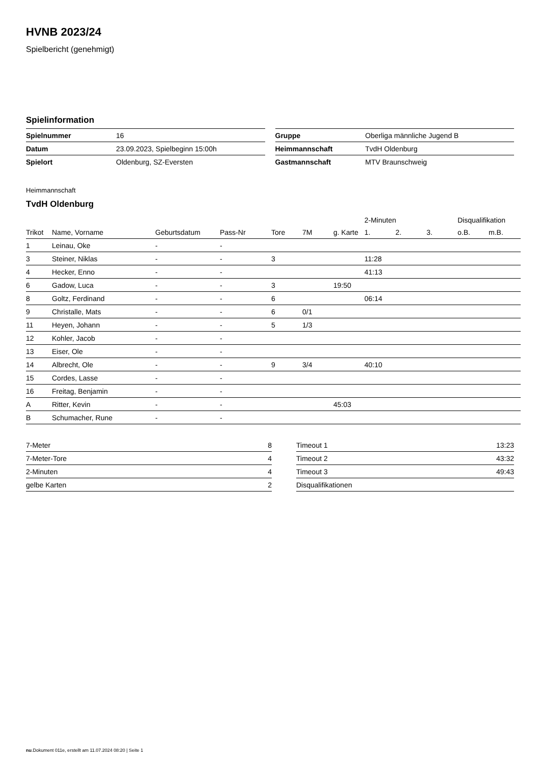HVNB 2023/24
Spielbericht (genehmigt)
Spielinformation
| Spielnummer | 16 |
| Datum | 23.09.2023, Spielbeginn 15:00h |
| Spielort | Oldenburg, SZ-Eversten |
| Gruppe | Oberliga männliche Jugend B |
| Heimmannschaft | TvdH Oldenburg |
| Gastmannschaft | MTV Braunschweig |
Heimmannschaft
TvdH Oldenburg
| | | | | | | | 2-Minuten | | | Disqualifikation | |
| Trikot | Name, Vorname | Geburtsdatum | Pass-Nr | Tore | 7M | g. Karte | 1. | 2. | 3. | o.B. | m.B. |
| 1 | Leinau, Oke | - | - | | | | | | | | |
| 3 | Steiner, Niklas | - | - | 3 | | | 11:28 | | | | |
| 4 | Hecker, Enno | - | - | | | | 41:13 | | | | |
| 6 | Gadow, Luca | - | - | 3 | | 19:50 | | | | | |
| 8 | Goltz, Ferdinand | - | - | 6 | | | 06:14 | | | | |
| 9 | Christalle, Mats | - | - | 6 | 0/1 | | | | | | |
| 11 | Heyen, Johann | - | - | 5 | 1/3 | | | | | | |
| 12 | Kohler, Jacob | - | - | | | | | | | | |
| 13 | Eiser, Ole | - | - | | | | | | | | |
| 14 | Albrecht, Ole | - | - | 9 | 3/4 | | 40:10 | | | | |
| 15 | Cordes, Lasse | - | - | | | | | | | | |
| 16 | Freitag, Benjamin | - | - | | | | | | | | |
| A | Ritter, Kevin | - | - | | | 45:03 | | | | | |
| B | Schumacher, Rune | - | - | | | | | | | | |
| 7-Meter | 8 |
| 7-Meter-Tore | 4 |
| 2-Minuten | 4 |
| gelbe Karten | 2 |
| Timeout 1 | 13:23 |
| Timeout 2 | 43:32 |
| Timeout 3 | 49:43 |
| Disqualifikationen | |
nu.Dokument 011e, erstellt am 11.07.2024 08:20 | Seite 1